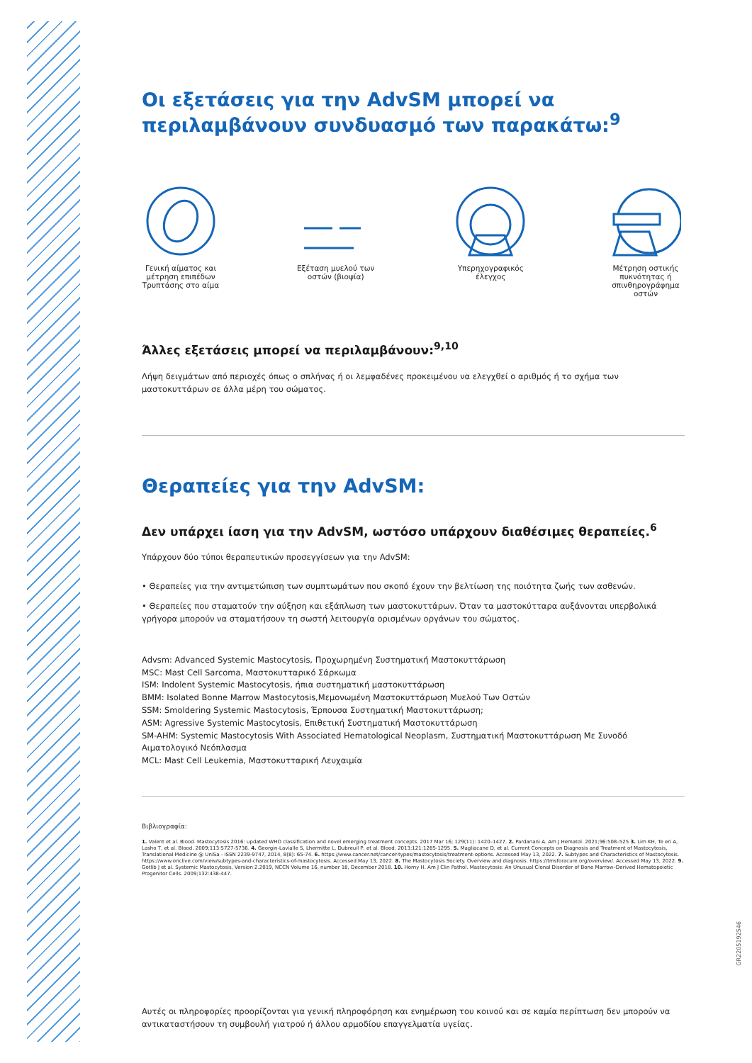Οι εξετάσεις για την AdvSM μπορεί να περιλαμβάνουν συνδυασμό των παρακάτω:<sup>9</sup>
Γενική αίματος και μέτρηση επιπέδων Τρυπτάσης στο αίμα
Εξέταση μυελού των οστών (βιοψία)
Υπερηχογραφικός έλεγχος
Μέτρηση οστικής πυκνότητας ή σπινθηρογράφημα οστών
Άλλες εξετάσεις μπορεί να περιλαμβάνουν:<sup>9,10</sup>
Λήψη δειγμάτων από περιοχές όπως ο σπλήνας ή οι λεμφαδένες προκειμένου να ελεγχθεί ο αριθμός ή το σχήμα των μαστοκυττάρων σε άλλα μέρη του σώματος.
Θεραπείες για την AdvSM:
Δεν υπάρχει ίαση για την AdvSM, ωστόσο υπάρχουν διαθέσιμες θεραπείες.<sup>6</sup>
Υπάρχουν δύο τύποι θεραπευτικών προσεγγίσεων για την AdvSM:
• Θεραπείες για την αντιμετώπιση των συμπτωμάτων που σκοπό έχουν την βελτίωση της ποιότητα ζωής των ασθενών.
• Θεραπείες που σταματούν την αύξηση και εξάπλωση των μαστοκυττάρων. Όταν τα μαστοκύτταρα αυξάνονται υπερβολικά γρήγορα μπορούν να σταματήσουν τη σωστή λειτουργία ορισμένων οργάνων του σώματος.
Advsm: Advanced Systemic Mastocytosis, Προχωρημένη Συστηματική Μαστοκυττάρωση
MSC: Mast Cell Sarcoma, Μαστοκυτταρικό Σάρκωμα
ISM: Indolent Systemic Mastocytosis, ήπια συστηματική μαστοκυττάρωση
BMM: Isolated Bonne Marrow Mastocytosis,Μεμονωμένη Μαστοκυττάρωση Μυελού Των Οστών
SSM: Smoldering Systemic Mastocytosis, Έρπουσα Συστηματική Μαστοκυττάρωση;
ASM: Agressive Systemic Mastocytosis, Επιθετική Συστηματική Μαστοκυττάρωση
SM-AHM: Systemic Mastocytosis With Associated Hematological Neoplasm, Συστηματική Μαστοκυττάρωση Με Συνοδό Αιματολογικό Νεόπλασμα
MCL: Mast Cell Leukemia, Μαστοκυτταρική Λευχαιμία
Βιβλιογραφία:
1. Valent et al. Blood. Mastocytosis 2016: updated WHO classification and novel emerging treatment concepts. 2017 Mar 16; 129(11): 1420–1427. 2. Pardanani A. Am J Hematol. 2021;96:508–525 3. Lim KH, Te eri A, Lasho T, et al. Blood. 2009;113:5727-5736. 4. Georgin-Lavialle S, Lhermitte L, Dubreuil P, et al. Blood. 2013;121:1285-1295. 5. Magliacane D, et al. Current Concepts on Diagnosis and Treatment of Mastocytosis, Translational Medicine @ UniSa - ISSN 2239-9747, 2014, 8(8): 65-74. 6. https://www.cancer.net/cancer-types/mastocytosis/treatment-options. Accessed May 13, 2022. 7. Subtypes and Characteristics of Mastocytosis. https://www.onclive.com/view/subtypes-and-characteristics-of-mastocytosis. Accessed May 13, 2022. 8. The Mastocytosis Society. Overview and diagnosis. https://tmsforacure.org/overview/. Accessed May 13, 2022. 9. Gotlib J et al. Systemic Mastocytosis, Version 2.2019, NCCN Volume 16, number 18, December 2018. 10. Horny H. Am J Clin Pathol. Mastocytosis: An Unusual Clonal Disorder of Bone Marrow–Derived Hematopoietic Progenitor Cells. 2009;132:438-447.
Αυτές οι πληροφορίες προορίζονται για γενική πληροφόρηση και ενημέρωση του κοινού και σε καμία περίπτωση δεν μπορούν να αντικαταστήσουν τη συμβουλή γιατρού ή άλλου αρμοδίου επαγγελματία υγείας.
GR2205192546